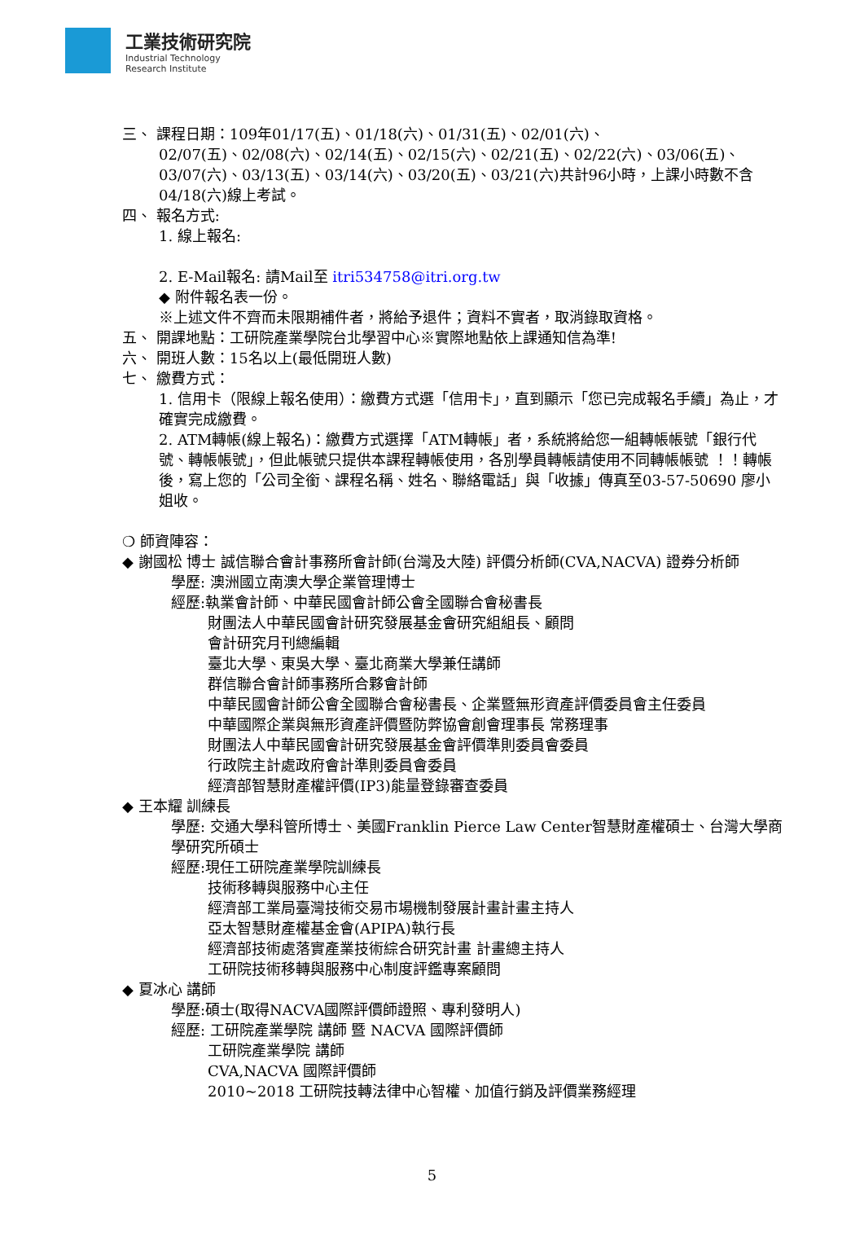工業技術研究院
Industrial Technology
Research Institute
三、 課程日期：109年01/17(五)、01/18(六)、01/31(五)、02/01(六)、
02/07(五)、02/08(六)、02/14(五)、02/15(六)、02/21(五)、02/22(六)、03/06(五)、03/07(六)、03/13(五)、03/14(六)、03/20(五)、03/21(六)共計96小時，上課小時數不含04/18(六)線上考試。
四、 報名方式:
1. 線上報名:
2. E-Mail報名: 請Mail至 itri534758@itri.org.tw
◆ 附件報名表一份。
※上述文件不齊而未限期補件者，將給予退件；資料不實者，取消錄取資格。
五、 開課地點：工研院產業學院台北學習中心※實際地點依上課通知信為準!
六、 開班人數：15名以上(最低開班人數)
七、 繳費方式：
1. 信用卡（限線上報名使用）：繳費方式選「信用卡」，直到顯示「您已完成報名手續」為止，才確實完成繳費。
2. ATM轉帳(線上報名)：繳費方式選擇「ATM轉帳」者，系統將給您一組轉帳帳號「銀行代號、轉帳帳號」，但此帳號只提供本課程轉帳使用，各別學員轉帳請使用不同轉帳帳號 ！！轉帳後，寫上您的「公司全銜、課程名稱、姓名、聯絡電話」與「收據」傳真至03-57-50690 廖小姐收。
❍ 師資陣容：
◆ 謝國松 博士 誠信聯合會計事務所會計師(台灣及大陸) 評價分析師(CVA,NACVA) 證券分析師
學歷: 澳洲國立南澳大學企業管理博士
經歷:執業會計師、中華民國會計師公會全國聯合會秘書長
財團法人中華民國會計研究發展基金會研究組組長、顧問
會計研究月刊總編輯
臺北大學、東吳大學、臺北商業大學兼任講師
群信聯合會計師事務所合夥會計師
中華民國會計師公會全國聯合會秘書長、企業暨無形資產評價委員會主任委員
中華國際企業與無形資產評價暨防弊協會創會理事長 常務理事
財團法人中華民國會計研究發展基金會評價準則委員會委員
行政院主計處政府會計準則委員會委員
經濟部智慧財產權評價(IP3)能量登錄審查委員
◆ 王本耀 訓練長
學歷: 交通大學科管所博士、美國Franklin Pierce Law Center智慧財產權碩士、台灣大學商學研究所碩士
經歷:現任工研院產業學院訓練長
技術移轉與服務中心主任
經濟部工業局臺灣技術交易市場機制發展計畫計畫主持人
亞太智慧財產權基金會(APIPA)執行長
經濟部技術處落實產業技術綜合研究計畫 計畫總主持人
工研院技術移轉與服務中心制度評鑑專案顧問
◆ 夏冰心 講師
學歷:碩士(取得NACVA國際評價師證照、專利發明人)
經歷: 工研院產業學院 講師 暨 NACVA 國際評價師
工研院產業學院 講師
CVA,NACVA 國際評價師
2010~2018 工研院技轉法律中心智權、加值行銷及評價業務經理
5